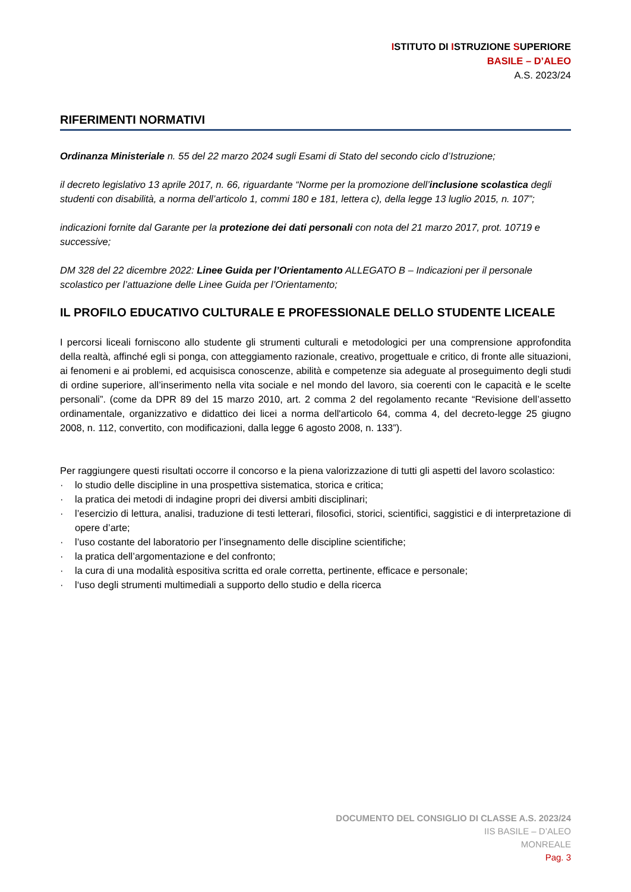ISTITUTO DI ISTRUZIONE SUPERIORE
BASILE – D’ALEO
A.S. 2023/24
RIFERIMENTI NORMATIVI
Ordinanza Ministeriale n. 55 del 22 marzo 2024 sugli Esami di Stato del secondo ciclo d’Istruzione;
il decreto legislativo 13 aprile 2017, n. 66, riguardante “Norme per la promozione dell’inclusione scolastica degli studenti con disabilità, a norma dell’articolo 1, commi 180 e 181, lettera c), della legge 13 luglio 2015, n. 107”;
indicazioni fornite dal Garante per la protezione dei dati personali con nota del 21 marzo 2017, prot. 10719 e successive;
DM 328 del 22 dicembre 2022: Linee Guida per l’Orientamento ALLEGATO B – Indicazioni per il personale scolastico per l’attuazione delle Linee Guida per l’Orientamento;
IL PROFILO EDUCATIVO CULTURALE E PROFESSIONALE DELLO STUDENTE LICEALE
I percorsi liceali forniscono allo studente gli strumenti culturali e metodologici per una comprensione approfondita della realtà, affinché egli si ponga, con atteggiamento razionale, creativo, progettuale e critico, di fronte alle situazioni, ai fenomeni e ai problemi, ed acquisisca conoscenze, abilità e competenze sia adeguate al proseguimento degli studi di ordine superiore, all’inserimento nella vita sociale e nel mondo del lavoro, sia coerenti con le capacità e le scelte personali”. (come da DPR 89 del 15 marzo 2010, art. 2 comma 2 del regolamento recante “Revisione dell’assetto ordinamentale, organizzativo e didattico dei licei a norma dell'articolo 64, comma 4, del decreto-legge 25 giugno 2008, n. 112, convertito, con modificazioni, dalla legge 6 agosto 2008, n. 133”).
Per raggiungere questi risultati occorre il concorso e la piena valorizzazione di tutti gli aspetti del lavoro scolastico:
· lo studio delle discipline in una prospettiva sistematica, storica e critica;
· la pratica dei metodi di indagine propri dei diversi ambiti disciplinari;
· l’esercizio di lettura, analisi, traduzione di testi letterari, filosofici, storici, scientifici, saggistici e di interpretazione di opere d’arte;
· l’uso costante del laboratorio per l’insegnamento delle discipline scientifiche;
· la pratica dell’argomentazione e del confronto;
· la cura di una modalità espositiva scritta ed orale corretta, pertinente, efficace e personale;
· l‘uso degli strumenti multimediali a supporto dello studio e della ricerca
DOCUMENTO DEL CONSIGLIO DI CLASSE A.S. 2023/24
IIS BASILE – D’ALEO
MONREALE
Pag. 3